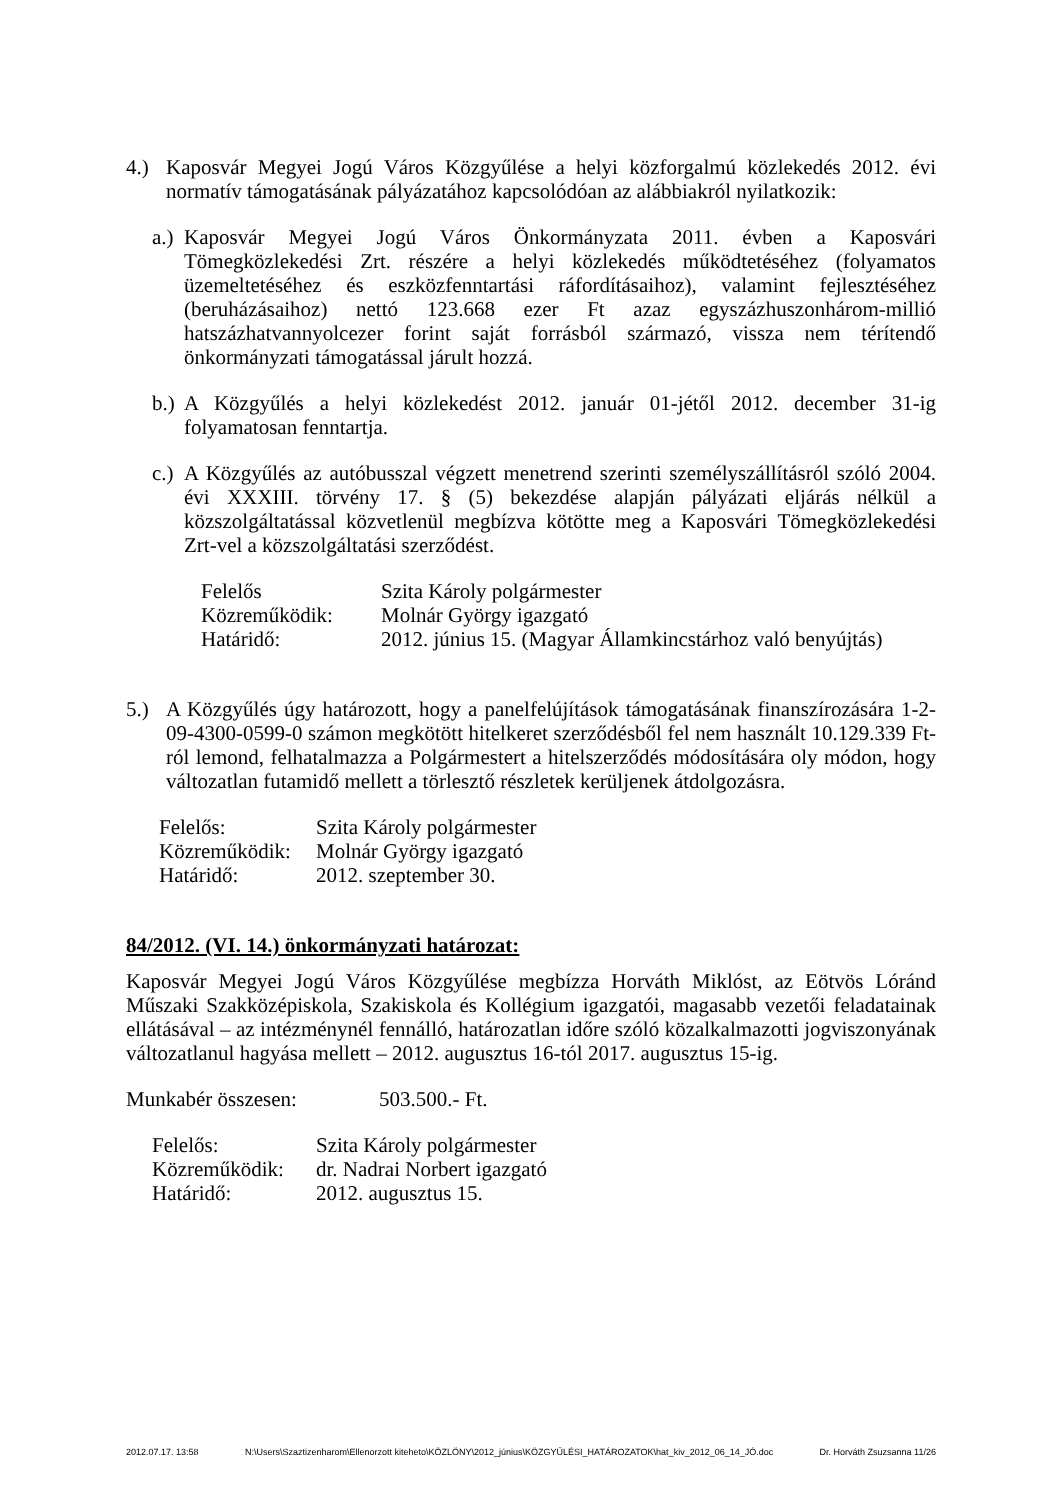4.) Kaposvár Megyei Jogú Város Közgyűlése a helyi közforgalmú közlekedés 2012. évi normatív támogatásának pályázatához kapcsolódóan az alábbiakról nyilatkozik:
a.) Kaposvár Megyei Jogú Város Önkormányzata 2011. évben a Kaposvári Tömegközlekedési Zrt. részére a helyi közlekedés működtetéséhez (folyamatos üzemeltetéséhez és eszközfenntartási ráfordításaihoz), valamint fejlesztéséhez (beruházásaihoz) nettó 123.668 ezer Ft azaz egyszázhuszonhárom-millió hatszázhatvannyolcezer forint saját forrásból származó, vissza nem térítendő önkormányzati támogatással járult hozzá.
b.) A Közgyűlés a helyi közlekedést 2012. január 01-jétől 2012. december 31-ig folyamatosan fenntartja.
c.) A Közgyűlés az autóbusszal végzett menetrend szerinti személyszállításról szóló 2004. évi XXXIII. törvény 17. § (5) bekezdése alapján pályázati eljárás nélkül a közszolgáltatással közvetlenül megbízva kötötte meg a Kaposvári Tömegközlekedési Zrt-vel a közszolgáltatási szerződést.
| Felelős | Szita Károly polgármester |
| Közreműködik: | Molnár György igazgató |
| Határidő: | 2012. június 15. (Magyar Államkincstárhoz való benyújtás) |
5.) A Közgyűlés úgy határozott, hogy a panelfelújítások támogatásának finanszírozására 1-2-09-4300-0599-0 számon megkötött hitelkeret szerződésből fel nem használt 10.129.339 Ft-ról lemond, felhatalmazza a Polgármestert a hitelszerződés módosítására oly módon, hogy változatlan futamidő mellett a törlesztő részletek kerüljenek átdolgozásra.
| Felelős: | Szita Károly polgármester |
| Közreműködik: | Molnár György igazgató |
| Határidő: | 2012. szeptember 30. |
84/2012. (VI. 14.) önkormányzati határozat:
Kaposvár Megyei Jogú Város Közgyűlése megbízza Horváth Miklóst, az Eötvös Lóránd Műszaki Szakközépiskola, Szakiskola és Kollégium igazgatói, magasabb vezetői feladatainak ellátásával – az intézménynél fennálló, határozatlan időre szóló közalkalmazotti jogviszonyának változatlanul hagyása mellett – 2012. augusztus 16-tól 2017. augusztus 15-ig.
| Munkabér összesen: | 503.500.- Ft. |
| Felelős: | Szita Károly polgármester |
| Közreműködik: | dr. Nadrai Norbert igazgató |
| Határidő: | 2012. augusztus 15. |
2012.07.17. 13:58 N:\Users\Szaztizenharom\Ellenorzott kiteheto\KÖZLÖNY\2012_június\KÖZGYŰLÉSI_HATÁROZATOK\hat_kiv_2012_06_14_JÓ.doc Dr. Horváth Zsuzsanna 11/26